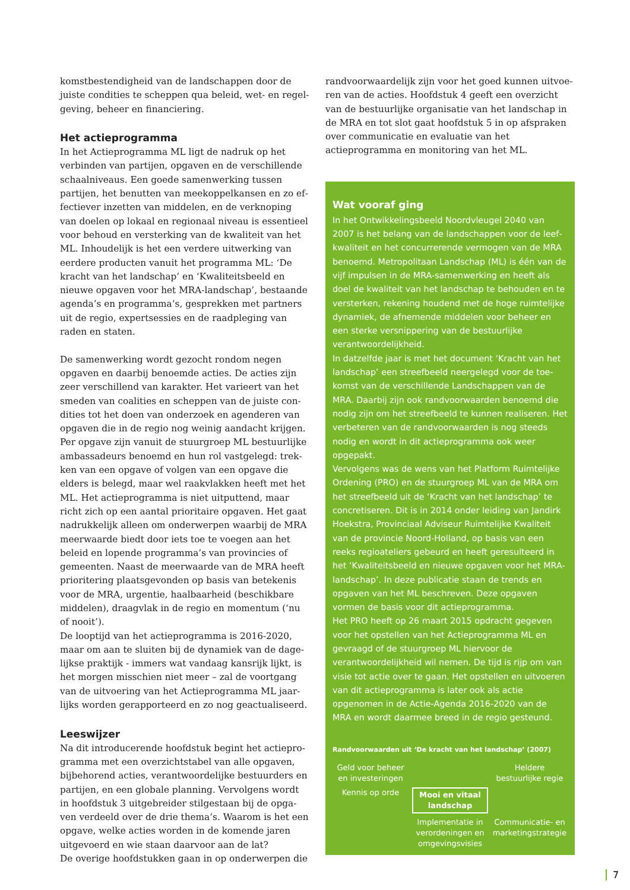komstbestendigheid van de landschappen door de juiste condities te scheppen qua beleid, wet- en regel­geving, beheer en financiering.
Het actieprogramma
In het Actieprogramma ML ligt de nadruk op het verbinden van partijen, opgaven en de verschillende schaalniveaus. Een goede samenwerking tussen partijen, het benutten van meekoppelkansen en zo ef­fectiever inzetten van middelen, en de verknoping van doelen op lokaal en regionaal niveau is essentieel voor behoud en versterking van de kwaliteit van het ML. Inhoudelijk is het een verdere uitwerking van eerdere producten vanuit het programma ML: ‘De kracht van het landschap’ en ‘Kwaliteitsbeeld en nieuwe opga­ven voor het MRA-landschap’, bestaande agenda’s en programma’s, gesprekken met partners uit de regio, expertsessies en de raadpleging van raden en staten.
De samenwerking wordt gezocht rondom negen opgaven en daarbij benoemde acties. De acties zijn zeer verschillend van karakter. Het varieert van het smeden van coalities en scheppen van de juiste con­dities tot het doen van onderzoek en agenderen van opgaven die in de regio nog weinig aandacht krijgen. Per opgave zijn vanuit de stuurgroep ML bestuurlijke ambassadeurs benoemd en hun rol vastgelegd: trek­ken van een opgave of volgen van een opgave die elders is belegd, maar wel raakvlakken heeft met het ML. Het actieprogramma is niet uitputtend, maar richt zich op een aantal prioritaire opgaven. Het gaat nadrukkelijk alleen om onderwerpen waarbij de MRA meerwaarde biedt door iets toe te voegen aan het beleid en lopende programma’s van provincies of gemeenten. Naast de meerwaarde van de MRA heeft prioritering plaatsgevonden op basis van betekenis voor de MRA, urgentie, haalbaarheid (beschikbare middelen), draagvlak in de regio en momentum (‘nu of nooit’).
De looptijd van het actieprogramma is 2016-2020, maar om aan te sluiten bij de dynamiek van de dage­lijkse praktijk - immers wat vandaag kansrijk lijkt, is het morgen misschien niet meer – zal de voortgang van de uitvoering van het Actieprogramma ML jaar­lijks worden gerapporteerd en zo nog geactualiseerd.
Leeswijzer
Na dit introducerende hoofdstuk begint het actiepro­gramma met een overzichtstabel van alle opgaven, bijbehorend acties, verantwoordelijke bestuurders en partijen, en een globale planning. Vervolgens wordt in hoofdstuk 3 uitgebreider stilgestaan bij de opga­ven verdeeld over de drie thema’s. Waarom is het een opgave, welke acties worden in de komende jaren uitgevoerd en wie staan daarvoor aan de lat?
De overige hoofdstukken gaan in op onderwerpen die
randvoorwaardelijk zijn voor het goed kunnen uitvoe­ren van de acties. Hoofdstuk 4 geeft een overzicht van de bestuurlijke organisatie van het landschap in de MRA en tot slot gaat hoofdstuk 5 in op afspraken over communicatie en evaluatie van het actieprogramma en monitoring van het ML.
Wat vooraf ging
In het Ontwikkelingsbeeld Noordvleugel 2040 van 2007 is het belang van de landschappen voor de leef­kwaliteit en het concurrerende vermogen van de MRA benoemd. Metropolitaan Landschap (ML) is één van de vijf impulsen in de MRA-samenwerking en heeft als doel de kwaliteit van het landschap te behouden en te versterken, rekening houdend met de hoge ruimtelijke dynamiek, de afnemende middelen voor beheer en een sterke versnippering van de bestuurlijke verantwoor­delijkheid.
In datzelfde jaar is met het document ‘Kracht van het landschap’ een streefbeeld neergelegd voor de toe­komst van de verschillende Landschappen van de MRA. Daarbij zijn ook randvoorwaarden benoemd die nodig zijn om het streefbeeld te kunnen realiseren. Het verbe­teren van de randvoorwaarden is nog steeds nodig en wordt in dit actieprogramma ook weer opgepakt.
Vervolgens was de wens van het Platform Ruimtelijke Ordening (PRO) en de stuurgroep ML van de MRA om het streefbeeld uit de ‘Kracht van het landschap’ te concretiseren. Dit is in 2014 onder leiding van Jandirk Hoekstra, Provinciaal Adviseur Ruimtelijke Kwaliteit van de provincie Noord-Holland, op basis van een reeks regioateliers gebeurd en heeft geresulteerd in het ‘Kwa­liteitsbeeld en nieuwe opgaven voor het MRA-land­schap’. In deze publicatie staan de trends en opgaven van het ML beschreven. Deze opgaven vormen de basis voor dit actieprogramma.
Het PRO heeft op 26 maart 2015 opdracht gegeven voor het opstellen van het Actieprogramma ML en gevraagd of de stuurgroep ML hiervoor de verantwoordelijkheid wil nemen. De tijd is rijp om van visie tot actie over te gaan. Het opstellen en uitvoeren van dit actieprogram­ma is later ook als actie opgenomen in de Actie-Agenda 2016-2020 van de MRA en wordt daarmee breed in de regio gesteund.
Randvoorwaarden uit ‘De kracht van het landschap’ (2007)
Geld voor beheer en investeringen
Heldere bestuurlijke regie
Kennis op orde
Mooi en vitaal landschap
Implementatie in verordeningen en omgevingsvisies
Communicatie- en marketingstrategie
7